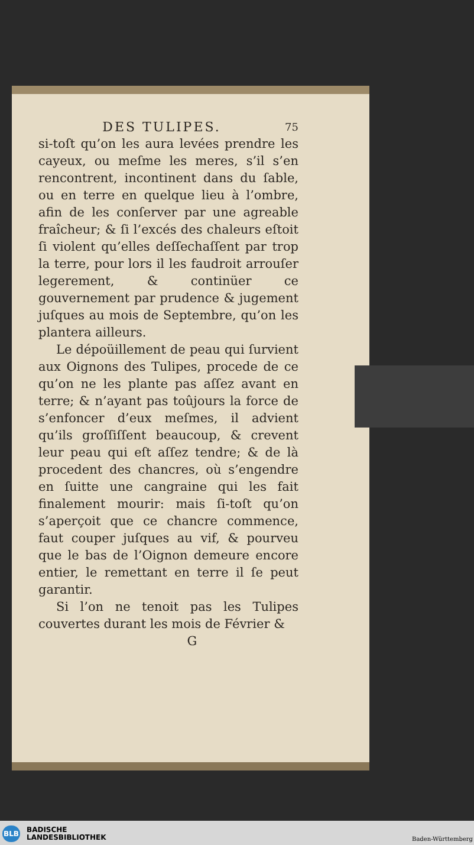DES TULIPES. 75
si-toſt qu’on les aura levées prendre les cayeux, ou meſme les meres, s’il s’en rencontrent, incontinent dans du ſable, ou en terre en quelque lieu à l’ombre, afin de les conſerver par une agreable fraîcheur; & ſi l’excés des chaleurs eſtoit ſi violent qu’elles deſſechaſſent par trop la terre, pour lors il les faudroit arrouſer legerement, & continüer ce gouvernement par prudence & jugement juſques au mois de Septembre, qu’on les plantera ailleurs.
Le dépoüillement de peau qui ſurvient aux Oignons des Tulipes, procede de ce qu’on ne les plante pas aſſez avant en terre; & n’ayant pas toûjours la force de s’enfoncer d’eux meſmes, il advient qu’ils groſſiſſent beaucoup, & crevent leur peau qui eſt aſſez tendre; & de là procedent des chancres, où s’engendre en ſuitte une cangraine qui les fait finalement mourir: mais ſi-toſt qu’on s’aperçoit que ce chancre commence, faut couper juſques au vif, & pourveu que le bas de l’Oignon demeure encore entier, le remettant en terre il ſe peut garantir.
Si l’on ne tenoit pas les Tulipes couvertes durant les mois de Février &
G
BLB
BADISCHE
LANDESBIBLIOTHEK
Baden-Württemberg